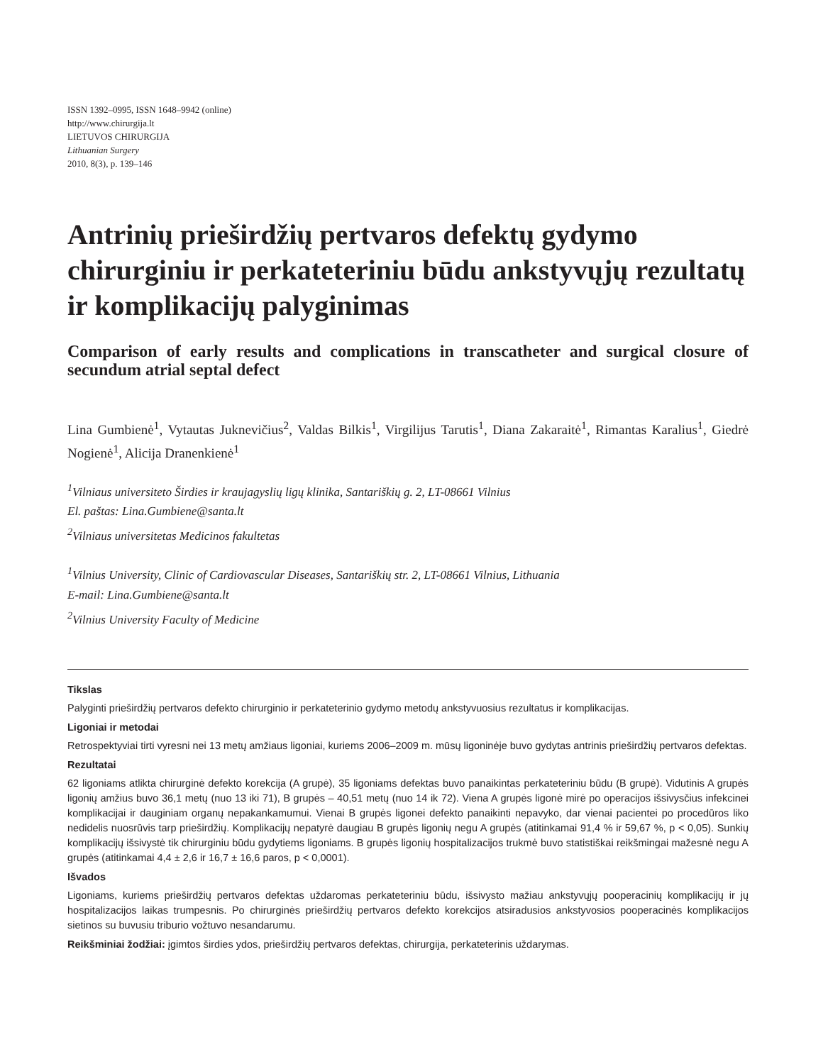ISSN 1392–0995, ISSN 1648–9942 (online)
http://www.chirurgija.lt
LIETUVOS CHIRURGIJA
Lithuanian Surgery
2010, 8(3), p. 139–146
Antrinių prieširdžių pertvaros defektų gydymo chirurginiu ir perkateteriniu būdu ankstyvųjų rezultatų ir komplikacijų palyginimas
Comparison of early results and complications in transcatheter and surgical closure of secundum atrial septal defect
Lina Gumbienė<sup>1</sup>, Vytautas Juknevičius<sup>2</sup>, Valdas Bilkis<sup>1</sup>, Virgilijus Tarutis<sup>1</sup>, Diana Zakaraitė<sup>1</sup>, Rimantas Karalius<sup>1</sup>, Giedrė Nogienė<sup>1</sup>, Alicija Dranenkienė<sup>1</sup>
<sup>1</sup> Vilniaus universiteto Širdies ir kraujagyslių ligų klinika, Santariškių g. 2, LT-08661 Vilnius
El. paštas: Lina.Gumbiene@santa.lt
<sup>2</sup> Vilniaus universitetas Medicinos fakultetas
<sup>1</sup> Vilnius University, Clinic of Cardiovascular Diseases, Santariškių str. 2, LT-08661 Vilnius, Lithuania
E-mail: Lina.Gumbiene@santa.lt
<sup>2</sup> Vilnius University Faculty of Medicine
Tikslas
Palyginti prieširdžių pertvaros defekto chirurginio ir perkateterinio gydymo metodų ankstyvuosius rezultatus ir komplikacijas.
Ligoniai ir metodai
Retrospektyviai tirti vyresni nei 13 metų amžiaus ligoniai, kuriems 2006–2009 m. mūsų ligoninėje buvo gydytas antrinis prieširdžių pertvaros defektas.
Rezultatai
62 ligoniams atlikta chirurginė defekto korekcija (A grupė), 35 ligoniams defektas buvo panaikintas perkateteriniu būdu (B grupė). Vidutinis A grupės ligonių amžius buvo 36,1 metų (nuo 13 iki 71), B grupės – 40,51 metų (nuo 14 ik 72). Viena A grupės ligonė mirė po operacijos išsivysčius infekcinei komplikacijai ir dauginiam organų nepakankamumui. Vienai B grupės ligonei defekto panaikinti nepavyko, dar vienai pacientei po procedūros liko nedidelis nuosrūvis tarp prieširdžių. Komplikacijų nepatyrė daugiau B grupės ligonių negu A grupės (atitinkamai 91,4 % ir 59,67 %, p < 0,05). Sunkių komplikacijų išsivystė tik chirurginiu būdu gydytiems ligoniams. B grupės ligonių hospitalizacijos trukmė buvo statistiškai reikšmingai mažesnė negu A grupės (atitinkamai 4,4 ± 2,6 ir 16,7 ± 16,6 paros, p < 0,0001).
Išvados
Ligoniams, kuriems prieširdžių pertvaros defektas uždaromas perkateteriniu būdu, išsivysto mažiau ankstyvųjų pooperacinių komplikacijų ir jų hospitalizacijos laikas trumpesnis. Po chirurginės prieširdžių pertvaros defekto korekcijos atsiradusios ankstyvosios pooperacinės komplikacijos sietinos su buvusiu triburio vožtuvo nesandarumu.
Reikšminiai žodžiai: įgimtos širdies ydos, prieširdžių pertvaros defektas, chirurgija, perkateterinis uždarymas.